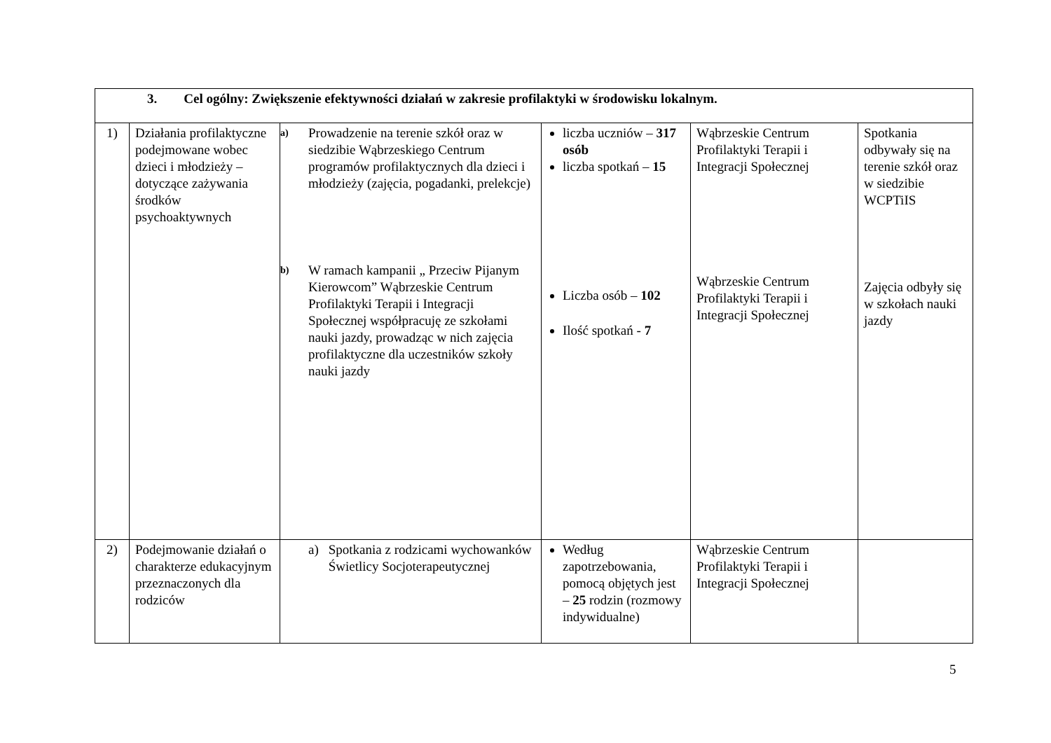| 3. Cel ogólny: Zwiększenie efektywności działań w zakresie profilaktyki w środowisku lokalnym. | | | | | |
| 1) | Działania profilaktyczne podejmowane wobec dzieci i młodzieży – dotyczące zażywania środków psychoaktywnych | a) Prowadzenie na terenie szkół oraz w siedzibie Wąbrzeskiego Centrum programów profilaktycznych dla dzieci i młodzieży (zajęcia, pogadanki, prelekcje) b) W ramach kampanii „ Przeciw Pijanym Kierowcom” Wąbrzeskie Centrum Profilaktyki Terapii i Integracji Społecznej współpracuję ze szkołami nauki jazdy, prowadząc w nich zajęcia profilaktyczne dla uczestników szkoły nauki jazdy | liczba uczniów – 317 osób liczba spotkań – 15 Liczba osób – 102 Ilość spotkań - 7 | Wąbrzeskie Centrum Profilaktyki Terapii i Integracji Społecznej Wąbrzeskie Centrum Profilaktyki Terapii i Integracji Społecznej | Spotkania odbywały się na terenie szkół oraz w siedzibie WCPTiIS Zajęcia odbyły się w szkołach nauki jazdy |
| 2) | Podejmowanie działań o charakterze edukacyjnym przeznaczonych dla rodziców | a) Spotkania z rodzicami wychowanków Świetlicy Socjoterapeutycznej | Według zapotrzebowania, pomocą objętych jest – 25 rodzin (rozmowy indywidualne) | Wąbrzeskie Centrum Profilaktyki Terapii i Integracji Społecznej | |
5